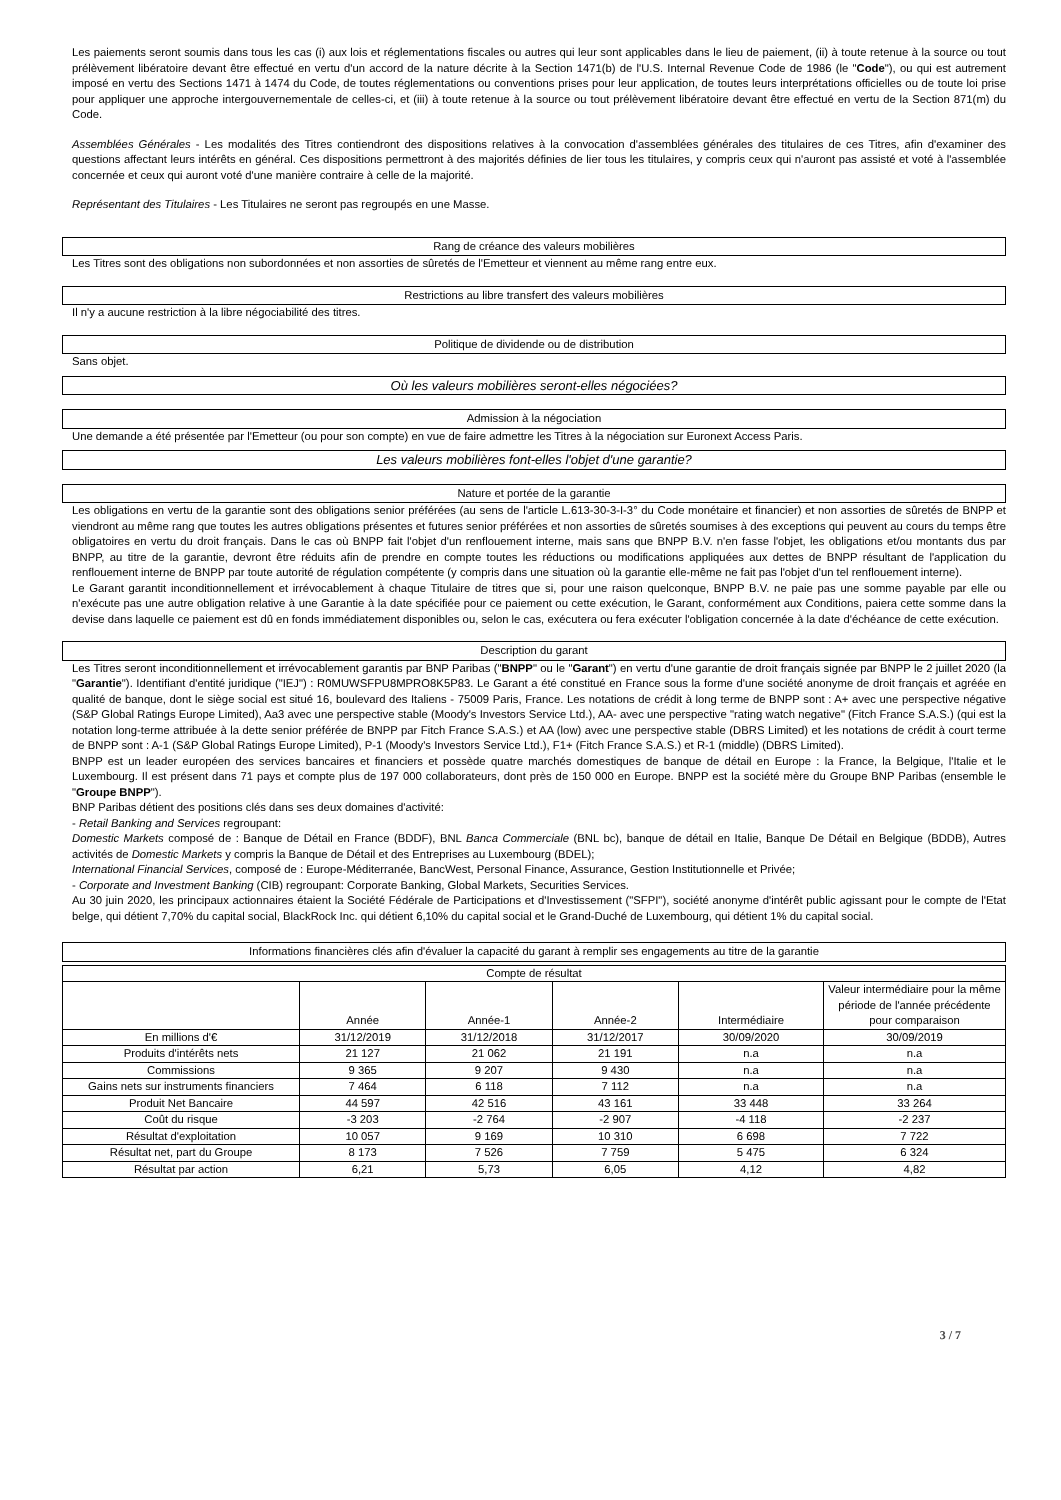Les paiements seront soumis dans tous les cas (i) aux lois et réglementations fiscales ou autres qui leur sont applicables dans le lieu de paiement, (ii) à toute retenue à la source ou tout prélèvement libératoire devant être effectué en vertu d'un accord de la nature décrite à la Section 1471(b) de l'U.S. Internal Revenue Code de 1986 (le "Code"), ou qui est autrement imposé en vertu des Sections 1471 à 1474 du Code, de toutes réglementations ou conventions prises pour leur application, de toutes leurs interprétations officielles ou de toute loi prise pour appliquer une approche intergouvernementale de celles-ci, et (iii) à toute retenue à la source ou tout prélèvement libératoire devant être effectué en vertu de la Section 871(m) du Code.
Assemblées Générales - Les modalités des Titres contiendront des dispositions relatives à la convocation d'assemblées générales des titulaires de ces Titres, afin d'examiner des questions affectant leurs intérêts en général. Ces dispositions permettront à des majorités définies de lier tous les titulaires, y compris ceux qui n'auront pas assisté et voté à l'assemblée concernée et ceux qui auront voté d'une manière contraire à celle de la majorité.
Représentant des Titulaires - Les Titulaires ne seront pas regroupés en une Masse.
Rang de créance des valeurs mobilières
Les Titres sont des obligations non subordonnées et non assorties de sûretés de l'Emetteur et viennent au même rang entre eux.
Restrictions au libre transfert des valeurs mobilières
Il n'y a aucune restriction à la libre négociabilité des titres.
Politique de dividende ou de distribution
Sans objet.
Où les valeurs mobilières seront-elles négociées?
Admission à la négociation
Une demande a été présentée par l'Emetteur (ou pour son compte) en vue de faire admettre les Titres à la négociation sur Euronext Access Paris.
Les valeurs mobilières font-elles l'objet d'une garantie?
Nature et portée de la garantie
Les obligations en vertu de la garantie sont des obligations senior préférées (au sens de l'article L.613-30-3-I-3° du Code monétaire et financier) et non assorties de sûretés de BNPP et viendront au même rang que toutes les autres obligations présentes et futures senior préférées et non assorties de sûretés soumises à des exceptions qui peuvent au cours du temps être obligatoires en vertu du droit français. Dans le cas où BNPP fait l'objet d'un renflouement interne, mais sans que BNPP B.V. n'en fasse l'objet, les obligations et/ou montants dus par BNPP, au titre de la garantie, devront être réduits afin de prendre en compte toutes les réductions ou modifications appliquées aux dettes de BNPP résultant de l'application du renflouement interne de BNPP par toute autorité de régulation compétente (y compris dans une situation où la garantie elle-même ne fait pas l'objet d'un tel renflouement interne).
Le Garant garantit inconditionnellement et irrévocablement à chaque Titulaire de titres que si, pour une raison quelconque, BNPP B.V. ne paie pas une somme payable par elle ou n'exécute pas une autre obligation relative à une Garantie à la date spécifiée pour ce paiement ou cette exécution, le Garant, conformément aux Conditions, paiera cette somme dans la devise dans laquelle ce paiement est dû en fonds immédiatement disponibles ou, selon le cas, exécutera ou fera exécuter l'obligation concernée à la date d'échéance de cette exécution.
Description du garant
Les Titres seront inconditionnellement et irrévocablement garantis par BNP Paribas ("BNPP" ou le "Garant") en vertu d'une garantie de droit français signée par BNPP le 2 juillet 2020 (la "Garantie"). Identifiant d'entité juridique ("IEJ") : R0MUWSFPU8MPRO8K5P83. Le Garant a été constitué en France sous la forme d'une société anonyme de droit français et agréée en qualité de banque, dont le siège social est situé 16, boulevard des Italiens - 75009 Paris, France. Les notations de crédit à long terme de BNPP sont : A+ avec une perspective négative (S&P Global Ratings Europe Limited), Aa3 avec une perspective stable (Moody's Investors Service Ltd.), AA- avec une perspective "rating watch negative" (Fitch France S.A.S.) (qui est la notation long-terme attribuée à la dette senior préférée de BNPP par Fitch France S.A.S.) et AA (low) avec une perspective stable (DBRS Limited) et les notations de crédit à court terme de BNPP sont : A-1 (S&P Global Ratings Europe Limited), P-1 (Moody's Investors Service Ltd.), F1+ (Fitch France S.A.S.) et R-1 (middle) (DBRS Limited).
BNPP est un leader européen des services bancaires et financiers et possède quatre marchés domestiques de banque de détail en Europe : la France, la Belgique, l'Italie et le Luxembourg. Il est présent dans 71 pays et compte plus de 197 000 collaborateurs, dont près de 150 000 en Europe. BNPP est la société mère du Groupe BNP Paribas (ensemble le "Groupe BNPP").
BNP Paribas détient des positions clés dans ses deux domaines d'activité:
- Retail Banking and Services regroupant:
Domestic Markets composé de : Banque de Détail en France (BDDF), BNL Banca Commerciale (BNL bc), banque de détail en Italie, Banque De Détail en Belgique (BDDB), Autres activités de Domestic Markets y compris la Banque de Détail et des Entreprises au Luxembourg (BDEL);
International Financial Services, composé de : Europe-Méditerranée, BancWest, Personal Finance, Assurance, Gestion Institutionnelle et Privée;
- Corporate and Investment Banking (CIB) regroupant: Corporate Banking, Global Markets, Securities Services.
Au 30 juin 2020, les principaux actionnaires étaient la Société Fédérale de Participations et d'Investissement ("SFPI"), société anonyme d'intérêt public agissant pour le compte de l'Etat belge, qui détient 7,70% du capital social, BlackRock Inc. qui détient 6,10% du capital social et le Grand-Duché de Luxembourg, qui détient 1% du capital social.
Informations financières clés afin d'évaluer la capacité du garant à remplir ses engagements au titre de la garantie
| Compte de résultat | | | | | |
| --- | --- | --- | --- | --- | --- |
| | Année | Année-1 | Année-2 | Intermédiaire | Valeur intermédiaire pour la même période de l'année précédente pour comparaison |
| En millions d'€ | 31/12/2019 | 31/12/2018 | 31/12/2017 | 30/09/2020 | 30/09/2019 |
| Produits d'intérêts nets | 21 127 | 21 062 | 21 191 | n.a | n.a |
| Commissions | 9 365 | 9 207 | 9 430 | n.a | n.a |
| Gains nets sur instruments financiers | 7 464 | 6 118 | 7 112 | n.a | n.a |
| Produit Net Bancaire | 44 597 | 42 516 | 43 161 | 33 448 | 33 264 |
| Coût du risque | -3 203 | -2 764 | -2 907 | -4 118 | -2 237 |
| Résultat d'exploitation | 10 057 | 9 169 | 10 310 | 6 698 | 7 722 |
| Résultat net, part du Groupe | 8 173 | 7 526 | 7 759 | 5 475 | 6 324 |
| Résultat par action | 6,21 | 5,73 | 6,05 | 4,12 | 4,82 |
3 / 7